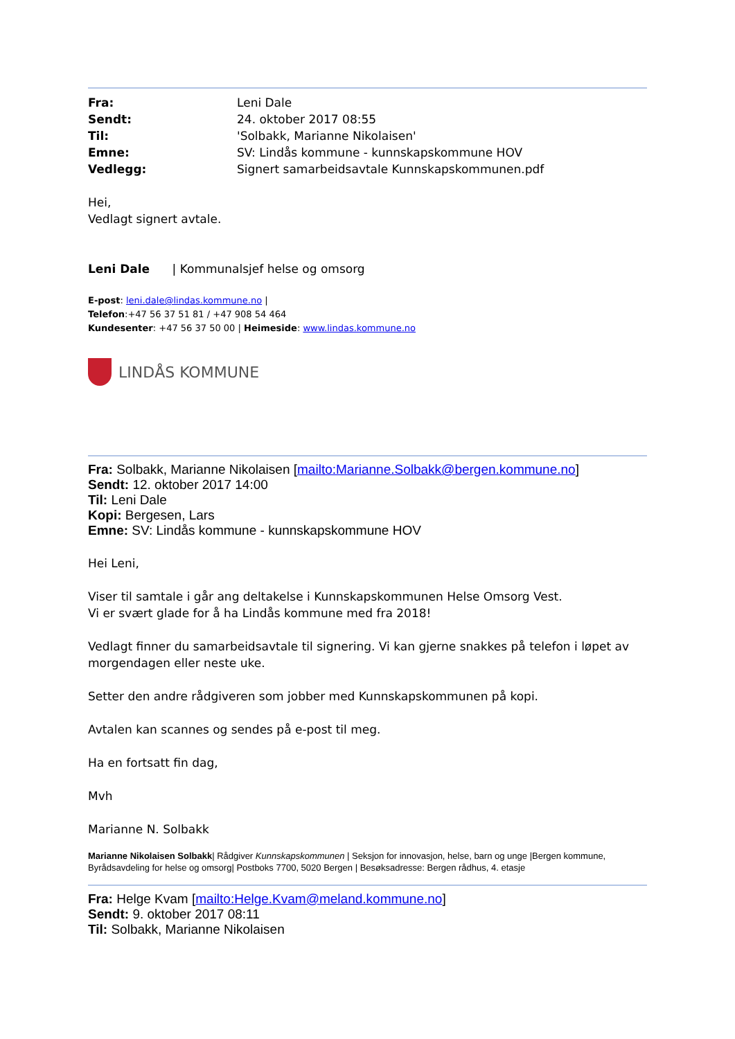Fra: Leni Dale Sendt: 24. oktober 2017 08:55 Til: 'Solbakk, Marianne Nikolaisen' Emne: SV: Lindås kommune - kunnskapskommune HOV Vedlegg: Signert samarbeidsavtale Kunnskapskommunen.pdf
Hei,
Vedlagt signert avtale.
Leni Dale | Kommunalsjef helse og omsorg
E-post: leni.dale@lindas.kommune.no |
Telefon:+47 56 37 51 81 / +47 908 54 464
Kundesenter: +47 56 37 50 00 | Heimeside: www.lindas.kommune.no
LINDÅS KOMMUNE
Fra: Solbakk, Marianne Nikolaisen [mailto:Marianne.Solbakk@bergen.kommune.no]
Sendt: 12. oktober 2017 14:00
Til: Leni Dale
Kopi: Bergesen, Lars
Emne: SV: Lindås kommune - kunnskapskommune HOV
Hei Leni,
Viser til samtale i går ang deltakelse i Kunnskapskommunen Helse Omsorg Vest.
Vi er svært glade for å ha Lindås kommune med fra 2018!
Vedlagt finner du samarbeidsavtale til signering. Vi kan gjerne snakkes på telefon i løpet av morgendagen eller neste uke.
Setter den andre rådgiveren som jobber med Kunnskapskommunen på kopi.
Avtalen kan scannes og sendes på e-post til meg.
Ha en fortsatt fin dag,
Mvh
Marianne N. Solbakk
Marianne Nikolaisen Solbakk| Rådgiver Kunnskapskommunen | Seksjon for innovasjon, helse, barn og unge |Bergen kommune, Byrådsavdeling for helse og omsorg| Postboks 7700, 5020 Bergen | Besøksadresse: Bergen rådhus, 4. etasje
Fra: Helge Kvam [mailto:Helge.Kvam@meland.kommune.no]
Sendt: 9. oktober 2017 08:11
Til: Solbakk, Marianne Nikolaisen